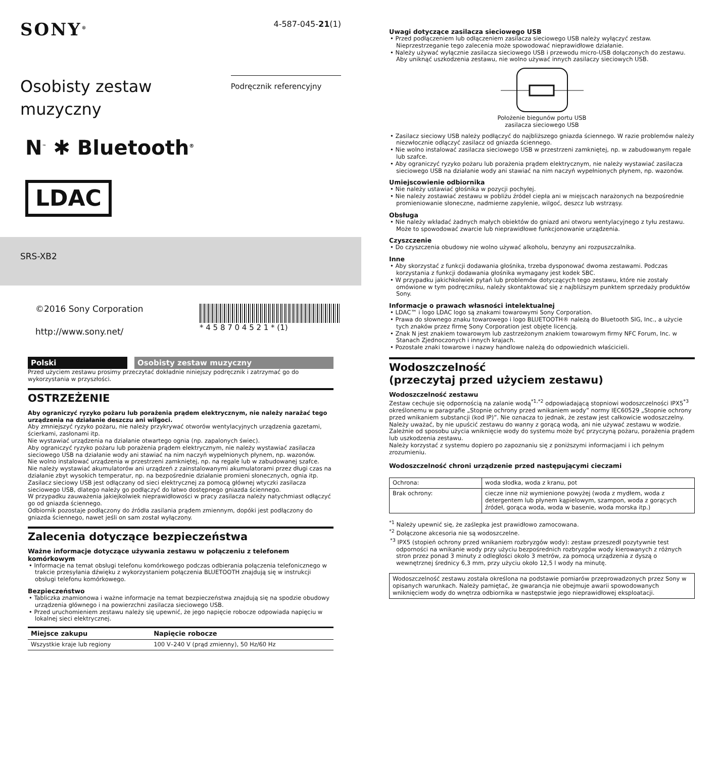SONY<sup>®</sup>
4-587-045-21(1)
Osobisty zestaw
muzyczny
Podręcznik referencyjny
N<sup>™</sup> ✱ Bluetooth<sup>®</sup>
LDAC
SRS-XB2
©2016 Sony Corporation
http://www.sony.net/
* 4 5 8 7 0 4 5 2 1 * (1)
Polski Osobisty zestaw muzyczny
Przed użyciem zestawu prosimy przeczytać dokładnie niniejszy podręcznik i zatrzymać go do wykorzystania w przyszłości.
OSTRZEŻENIE
Aby ograniczyć ryzyko pożaru lub porażenia prądem elektrycznym, nie należy narażać tego urządzenia na działanie deszczu ani wilgoci.
Aby zmniejszyć ryzyko pożaru, nie należy przykrywać otworów wentylacyjnych urządzenia gazetami, ścierkami, zasłonami itp.
Nie wystawiać urządzenia na działanie otwartego ognia (np. zapalonych świec).
Aby ograniczyć ryzyko pożaru lub porażenia prądem elektrycznym, nie należy wystawiać zasilacza sieciowego USB na działanie wody ani stawiać na nim naczyń wypełnionych płynem, np. wazonów.
Nie wolno instalować urządzenia w przestrzeni zamkniętej, np. na regale lub w zabudowanej szafce.
Nie należy wystawiać akumulatorów ani urządzeń z zainstalowanymi akumulatorami przez długi czas na działanie zbyt wysokich temperatur, np. na bezpośrednie działanie promieni słonecznych, ognia itp.
Zasilacz sieciowy USB jest odłączany od sieci elektrycznej za pomocą głównej wtyczki zasilacza sieciowego USB, dlatego należy go podłączyć do łatwo dostępnego gniazda ściennego.
W przypadku zauważenia jakiejkolwiek nieprawidłowości w pracy zasilacza należy natychmiast odłączyć go od gniazda ściennego.
Odbiornik pozostaje podłączony do źródła zasilania prądem zmiennym, dopóki jest podłączony do gniazda ściennego, nawet jeśli on sam został wyłączony.
Zalecenia dotyczące bezpieczeństwa
Ważne informacje dotyczące używania zestawu w połączeniu z telefonem komórkowym
• Informacje na temat obsługi telefonu komórkowego podczas odbierania połączenia telefonicznego w trakcie przesyłania dźwięku z wykorzystaniem połączenia BLUETOOTH znajdują się w instrukcji obsługi telefonu komórkowego.
Bezpieczeństwo
• Tabliczka znamionowa i ważne informacje na temat bezpieczeństwa znajdują się na spodzie obudowy urządzenia głównego i na powierzchni zasilacza sieciowego USB.
• Przed uruchomieniem zestawu należy się upewnić, że jego napięcie robocze odpowiada napięciu w lokalnej sieci elektrycznej.
| Miejsce zakupu | Napięcie robocze |
| --- | --- |
| Wszystkie kraje lub regiony | 100 V–240 V (prąd zmienny), 50 Hz/60 Hz |
Uwagi dotyczące zasilacza sieciowego USB
• Przed podłączeniem lub odłączeniem zasilacza sieciowego USB należy wyłączyć zestaw. Nieprzestrzeganie tego zalecenia może spowodować nieprawidłowe działanie.
• Należy używać wyłącznie zasilacza sieciowego USB i przewodu micro-USB dołączonych do zestawu. Aby uniknąć uszkodzenia zestawu, nie wolno używać innych zasilaczy sieciowych USB.
Położenie biegunów portu USB
zasilacza sieciowego USB
• Zasilacz sieciowy USB należy podłączyć do najbliższego gniazda ściennego. W razie problemów należy niezwłocznie odłączyć zasilacz od gniazda ściennego.
• Nie wolno instalować zasilacza sieciowego USB w przestrzeni zamkniętej, np. w zabudowanym regale lub szafce.
• Aby ograniczyć ryzyko pożaru lub porażenia prądem elektrycznym, nie należy wystawiać zasilacza sieciowego USB na działanie wody ani stawiać na nim naczyń wypełnionych płynem, np. wazonów.
Umiejscowienie odbiornika
• Nie należy ustawiać głośnika w pozycji pochyłej.
• Nie należy zostawiać zestawu w pobliżu źródeł ciepła ani w miejscach narażonych na bezpośrednie promieniowanie słoneczne, nadmierne zapylenie, wilgoć, deszcz lub wstrząsy.
Obsługa
• Nie należy wkładać żadnych małych obiektów do gniazd ani otworu wentylacyjnego z tyłu zestawu. Może to spowodować zwarcie lub nieprawidłowe funkcjonowanie urządzenia.
Czyszczenie
• Do czyszczenia obudowy nie wolno używać alkoholu, benzyny ani rozpuszczalnika.
Inne
• Aby skorzystać z funkcji dodawania głośnika, trzeba dysponować dwoma zestawami. Podczas korzystania z funkcji dodawania głośnika wymagany jest kodek SBC.
• W przypadku jakichkolwiek pytań lub problemów dotyczących tego zestawu, które nie zostały omówione w tym podręczniku, należy skontaktować się z najbliższym punktem sprzedaży produktów Sony.
Informacje o prawach własności intelektualnej
• LDAC™ i logo LDAC logo są znakami towarowymi Sony Corporation.
• Prawa do słownego znaku towarowego i logo BLUETOOTH® należą do Bluetooth SIG, Inc., a użycie tych znaków przez firmę Sony Corporation jest objęte licencją.
• Znak N jest znakiem towarowym lub zastrzeżonym znakiem towarowym firmy NFC Forum, Inc. w Stanach Zjednoczonych i innych krajach.
• Pozostałe znaki towarowe i nazwy handlowe należą do odpowiednich właścicieli.
Wodoszczelność
(przeczytaj przed użyciem zestawu)
Wodoszczelność zestawu
Zestaw cechuje się odpornością na zalanie wodą<sup>*1,*2</sup> odpowiadającą stopniowi wodoszczelności IPX5<sup>*3</sup> określonemu w paragrafie „Stopnie ochrony przed wnikaniem wody” normy IEC60529 „Stopnie ochrony przed wnikaniem substancji (kod IP)”. Nie oznacza to jednak, że zestaw jest całkowicie wodoszczelny.
Należy uważać, by nie upuścić zestawu do wanny z gorącą wodą, ani nie używać zestawu w wodzie. Zależnie od sposobu użycia wniknięcie wody do systemu może być przyczyną pożaru, porażenia prądem lub uszkodzenia zestawu.
Należy korzystać z systemu dopiero po zapoznaniu się z poniższymi informacjami i ich pełnym zrozumieniu.
Wodoszczelność chroni urządzenie przed następującymi cieczami
| Ochrona: | woda słodka, woda z kranu, pot |
| Brak ochrony: | ciecze inne niż wymienione powyżej (woda z mydłem, woda z detergentem lub płynem kąpielowym, szampon, woda z gorących źródeł, gorąca woda, woda w basenie, woda morska itp.) |
<sup>*1</sup> Należy upewnić się, że zaślepka jest prawidłowo zamocowana.
<sup>*2</sup> Dołączone akcesoria nie są wodoszczelne.
<sup>*3</sup> IPX5 (stopień ochrony przed wnikaniem rozbryzgów wody): zestaw przeszedł pozytywnie test odporności na wnikanie wody przy użyciu bezpośrednich rozbryzgów wody kierowanych z różnych stron przez ponad 3 minuty z odległości około 3 metrów, za pomocą urządzenia z dyszą o wewnętrznej średnicy 6,3 mm, przy użyciu około 12,5 l wody na minutę.
Wodoszczelność zestawu została określona na podstawie pomiarów przeprowadzonych przez Sony w opisanych warunkach. Należy pamiętać, że gwarancja nie obejmuje awarii spowodowanych wniknięciem wody do wnętrza odbiornika w następstwie jego nieprawidłowej eksploatacji.